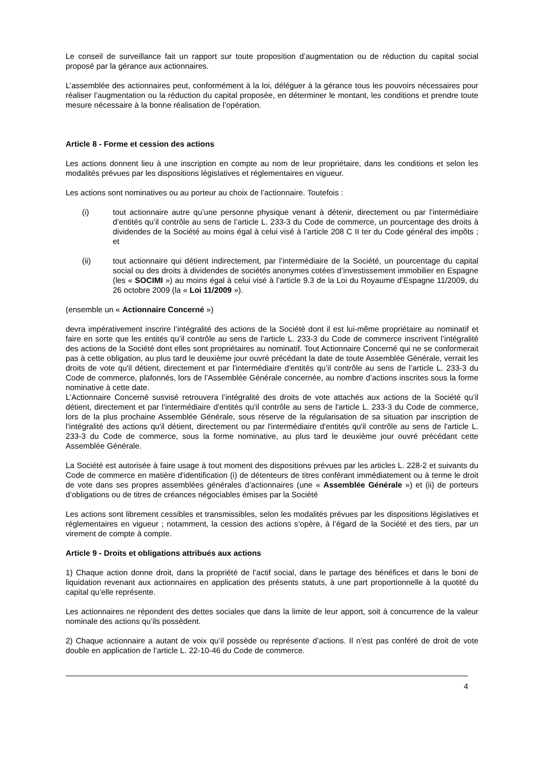Le conseil de surveillance fait un rapport sur toute proposition d’augmentation ou de réduction du capital social proposé par la gérance aux actionnaires.
L’assemblée des actionnaires peut, conformément à la loi, déléguer à la gérance tous les pouvoirs nécessaires pour réaliser l’augmentation ou la réduction du capital proposée, en déterminer le montant, les conditions et prendre toute mesure nécessaire à la bonne réalisation de l’opération.
Article 8 - Forme et cession des actions
Les actions donnent lieu à une inscription en compte au nom de leur propriétaire, dans les conditions et selon les modalités prévues par les dispositions législatives et réglementaires en vigueur.
Les actions sont nominatives ou au porteur au choix de l’actionnaire. Toutefois :
(i) tout actionnaire autre qu’une personne physique venant à détenir, directement ou par l’intermédiaire d’entités qu’il contrôle au sens de l’article L. 233-3 du Code de commerce, un pourcentage des droits à dividendes de la Société au moins égal à celui visé à l’article 208 C II ter du Code général des impôts ; et
(ii) tout actionnaire qui détient indirectement, par l’intermédiaire de la Société, un pourcentage du capital social ou des droits à dividendes de sociétés anonymes cotées d’investissement immobilier en Espagne (les « SOCIMI ») au moins égal à celui visé à l’article 9.3 de la Loi du Royaume d’Espagne 11/2009, du 26 octobre 2009 (la « Loi 11/2009 »).
(ensemble un « Actionnaire Concerné »)
devra impérativement inscrire l’intégralité des actions de la Société dont il est lui-même propriétaire au nominatif et faire en sorte que les entités qu’il contrôle au sens de l’article L. 233-3 du Code de commerce inscrivent l’intégralité des actions de la Société dont elles sont propriétaires au nominatif. Tout Actionnaire Concerné qui ne se conformerait pas à cette obligation, au plus tard le deuxième jour ouvré précédant la date de toute Assemblée Générale, verrait les droits de vote qu'il détient, directement et par l'intermédiaire d'entités qu’il contrôle au sens de l’article L. 233-3 du Code de commerce, plafonnés, lors de l’Assemblée Générale concernée, au nombre d’actions inscrites sous la forme nominative à cette date.
L’Actionnaire Concerné susvisé retrouvera l’intégralité des droits de vote attachés aux actions de la Société qu’il détient, directement et par l'intermédiaire d'entités qu'il contrôle au sens de l'article L. 233-3 du Code de commerce, lors de la plus prochaine Assemblée Générale, sous réserve de la régularisation de sa situation par inscription de l’intégralité des actions qu'il détient, directement ou par l'intermédiaire d'entités qu'il contrôle au sens de l'article L. 233-3 du Code de commerce, sous la forme nominative, au plus tard le deuxième jour ouvré précédant cette Assemblée Générale.
La Société est autorisée à faire usage à tout moment des dispositions prévues par les articles L. 228-2 et suivants du Code de commerce en matière d'identification (i) de détenteurs de titres conférant immédiatement ou à terme le droit de vote dans ses propres assemblées générales d’actionnaires (une « Assemblée Générale ») et (ii) de porteurs d’obligations ou de titres de créances négociables émises par la Société
Les actions sont librement cessibles et transmissibles, selon les modalités prévues par les dispositions législatives et réglementaires en vigueur ; notamment, la cession des actions s’opère, à l’égard de la Société et des tiers, par un virement de compte à compte.
Article 9 - Droits et obligations attribués aux actions
1) Chaque action donne droit, dans la propriété de l’actif social, dans le partage des bénéfices et dans le boni de liquidation revenant aux actionnaires en application des présents statuts, à une part proportionnelle à la quotité du capital qu’elle représente.
Les actionnaires ne répondent des dettes sociales que dans la limite de leur apport, soit à concurrence de la valeur nominale des actions qu’ils possèdent.
2) Chaque actionnaire a autant de voix qu’il possède ou représente d’actions. Il n’est pas conféré de droit de vote double en application de l’article L. 22-10-46 du Code de commerce.
4